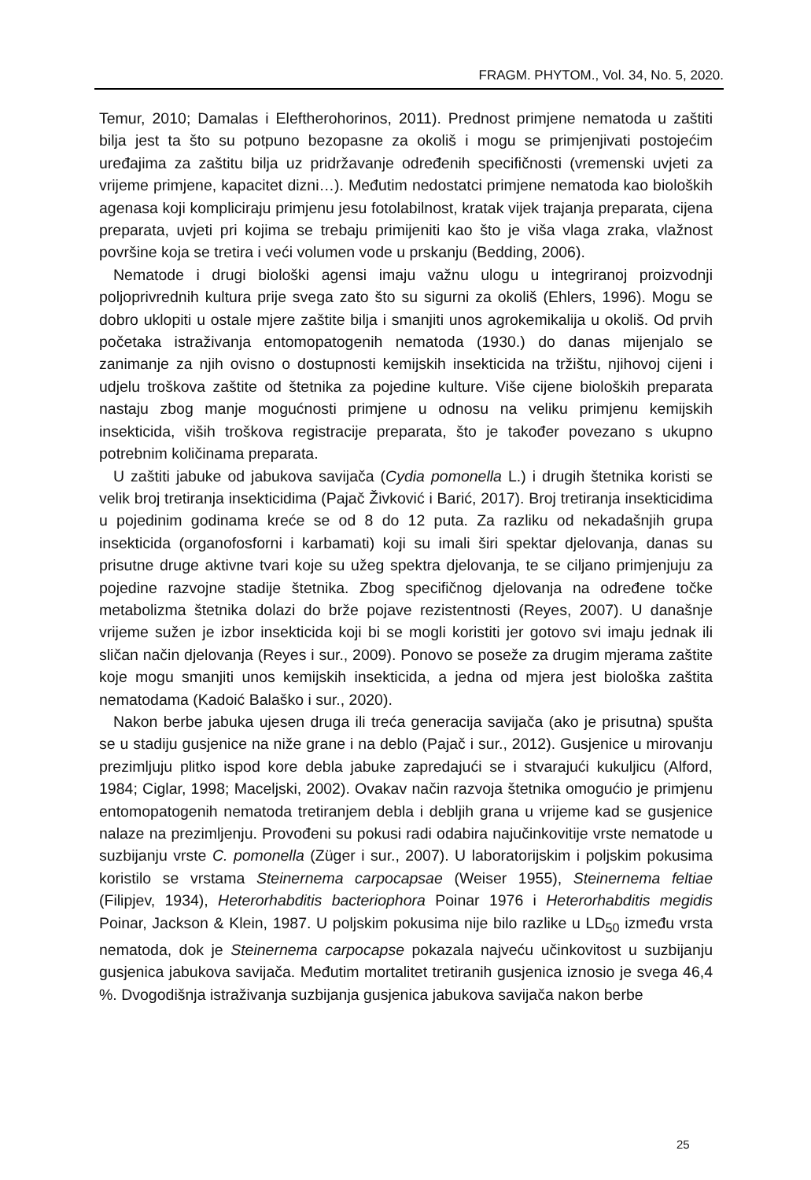FRAGM. PHYTOM., Vol. 34, No. 5, 2020.
Temur, 2010; Damalas i Eleftherohorinos, 2011). Prednost primjene nematoda u zaštiti bilja jest ta što su potpuno bezopasne za okoliš i mogu se primjenjivati postojećim uređajima za zaštitu bilja uz pridržavanje određenih specifičnosti (vremenski uvjeti za vrijeme primjene, kapacitet dizni…). Međutim nedostatci primjene nematoda kao bioloških agenasa koji kompliciraju primjenu jesu fotolabilnost, kratak vijek trajanja preparata, cijena preparata, uvjeti pri kojima se trebaju primijeniti kao što je viša vlaga zraka, vlažnost površine koja se tretira i veći volumen vode u prskanju (Bedding, 2006).
Nematode i drugi biološki agensi imaju važnu ulogu u integriranoj proizvodnji poljoprivrednih kultura prije svega zato što su sigurni za okoliš (Ehlers, 1996). Mogu se dobro uklopiti u ostale mjere zaštite bilja i smanjiti unos agrokemikalija u okoliš. Od prvih početaka istraživanja entomopatogenih nematoda (1930.) do danas mijenjalo se zanimanje za njih ovisno o dostupnosti kemijskih insekticida na tržištu, njihovoj cijeni i udjelu troškova zaštite od štetnika za pojedine kulture. Više cijene bioloških preparata nastaju zbog manje mogućnosti primjene u odnosu na veliku primjenu kemijskih insekticida, viših troškova registracije preparata, što je također povezano s ukupno potrebnim količinama preparata.
U zaštiti jabuke od jabukova savijača (Cydia pomonella L.) i drugih štetnika koristi se velik broj tretiranja insekticidima (Pajač Živković i Barić, 2017). Broj tretiranja insekticidima u pojedinim godinama kreće se od 8 do 12 puta. Za razliku od nekadašnjih grupa insekticida (organofosforni i karbamati) koji su imali širi spektar djelovanja, danas su prisutne druge aktivne tvari koje su užeg spektra djelovanja, te se ciljano primjenjuju za pojedine razvojne stadije štetnika. Zbog specifičnog djelovanja na određene točke metabolizma štetnika dolazi do brže pojave rezistentnosti (Reyes, 2007). U današnje vrijeme sužen je izbor insekticida koji bi se mogli koristiti jer gotovo svi imaju jednak ili sličan način djelovanja (Reyes i sur., 2009). Ponovo se poseže za drugim mjerama zaštite koje mogu smanjiti unos kemijskih insekticida, a jedna od mjera jest biološka zaštita nematodama (Kadoić Balaško i sur., 2020).
Nakon berbe jabuka ujesen druga ili treća generacija savijača (ako je prisutna) spušta se u stadiju gusjenice na niže grane i na deblo (Pajač i sur., 2012). Gusjenice u mirovanju prezimljuju plitko ispod kore debla jabuke zapredajući se i stvarajući kukuljicu (Alford, 1984; Ciglar, 1998; Maceljski, 2002). Ovakav način razvoja štetnika omogućio je primjenu entomopatogenih nematoda tretiranjem debla i debljih grana u vrijeme kad se gusjenice nalaze na prezimljenju. Provođeni su pokusi radi odabira najučinkovitije vrste nematode u suzbijanju vrste C. pomonella (Züger i sur., 2007). U laboratorijskim i poljskim pokusima koristilo se vrstama Steinernema carpocapsae (Weiser 1955), Steinernema feltiae (Filipjev, 1934), Heterorhabditis bacteriophora Poinar 1976 i Heterorhabditis megidis Poinar, Jackson & Klein, 1987. U poljskim pokusima nije bilo razlike u LD<sub>50</sub> između vrsta nematoda, dok je Steinernema carpocapse pokazala najveću učinkovitost u suzbijanju gusjenica jabukova savijača. Međutim mortalitet tretiranih gusjenica iznosio je svega 46,4 %. Dvogodišnja istraživanja suzbijanja gusjenica jabukova savijača nakon berbe
25